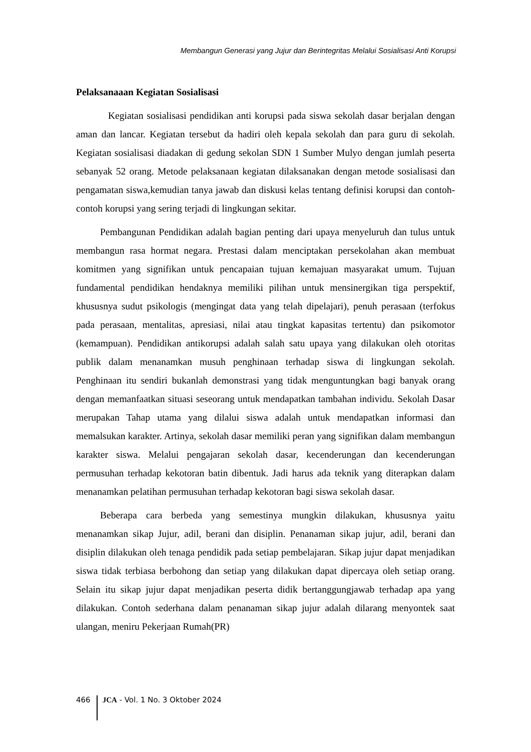Membangun Generasi yang Jujur dan Berintegritas Melalui Sosialisasi Anti Korupsi
Pelaksanaaan Kegiatan Sosialisasi
Kegiatan sosialisasi pendidikan anti korupsi pada siswa sekolah dasar berjalan dengan aman dan lancar. Kegiatan tersebut da hadiri oleh kepala sekolah dan para guru di sekolah. Kegiatan sosialisasi diadakan di gedung sekolan SDN 1 Sumber Mulyo dengan jumlah peserta sebanyak 52 orang. Metode pelaksanaan kegiatan dilaksanakan dengan metode sosialisasi dan pengamatan siswa,kemudian tanya jawab dan diskusi kelas tentang definisi korupsi dan contoh-contoh korupsi yang sering terjadi di lingkungan sekitar.
Pembangunan Pendidikan adalah bagian penting dari upaya menyeluruh dan tulus untuk membangun rasa hormat negara. Prestasi dalam menciptakan persekolahan akan membuat komitmen yang signifikan untuk pencapaian tujuan kemajuan masyarakat umum. Tujuan fundamental pendidikan hendaknya memiliki pilihan untuk mensinergikan tiga perspektif, khususnya sudut psikologis (mengingat data yang telah dipelajari), penuh perasaan (terfokus pada perasaan, mentalitas, apresiasi, nilai atau tingkat kapasitas tertentu) dan psikomotor (kemampuan). Pendidikan antikorupsi adalah salah satu upaya yang dilakukan oleh otoritas publik dalam menanamkan musuh penghinaan terhadap siswa di lingkungan sekolah. Penghinaan itu sendiri bukanlah demonstrasi yang tidak menguntungkan bagi banyak orang dengan memanfaatkan situasi seseorang untuk mendapatkan tambahan individu. Sekolah Dasar merupakan Tahap utama yang dilalui siswa adalah untuk mendapatkan informasi dan memalsukan karakter. Artinya, sekolah dasar memiliki peran yang signifikan dalam membangun karakter siswa. Melalui pengajaran sekolah dasar, kecenderungan dan kecenderungan permusuhan terhadap kekotoran batin dibentuk. Jadi harus ada teknik yang diterapkan dalam menanamkan pelatihan permusuhan terhadap kekotoran bagi siswa sekolah dasar.
Beberapa cara berbeda yang semestinya mungkin dilakukan, khususnya yaitu menanamkan sikap Jujur, adil, berani dan disiplin. Penanaman sikap jujur, adil, berani dan disiplin dilakukan oleh tenaga pendidik pada setiap pembelajaran. Sikap jujur dapat menjadikan siswa tidak terbiasa berbohong dan setiap yang dilakukan dapat dipercaya oleh setiap orang. Selain itu sikap jujur dapat menjadikan peserta didik bertanggungjawab terhadap apa yang dilakukan. Contoh sederhana dalam penanaman sikap jujur adalah dilarang menyontek saat ulangan, meniru Pekerjaan Rumah(PR)
466 JCA - Vol. 1 No. 3 Oktober 2024